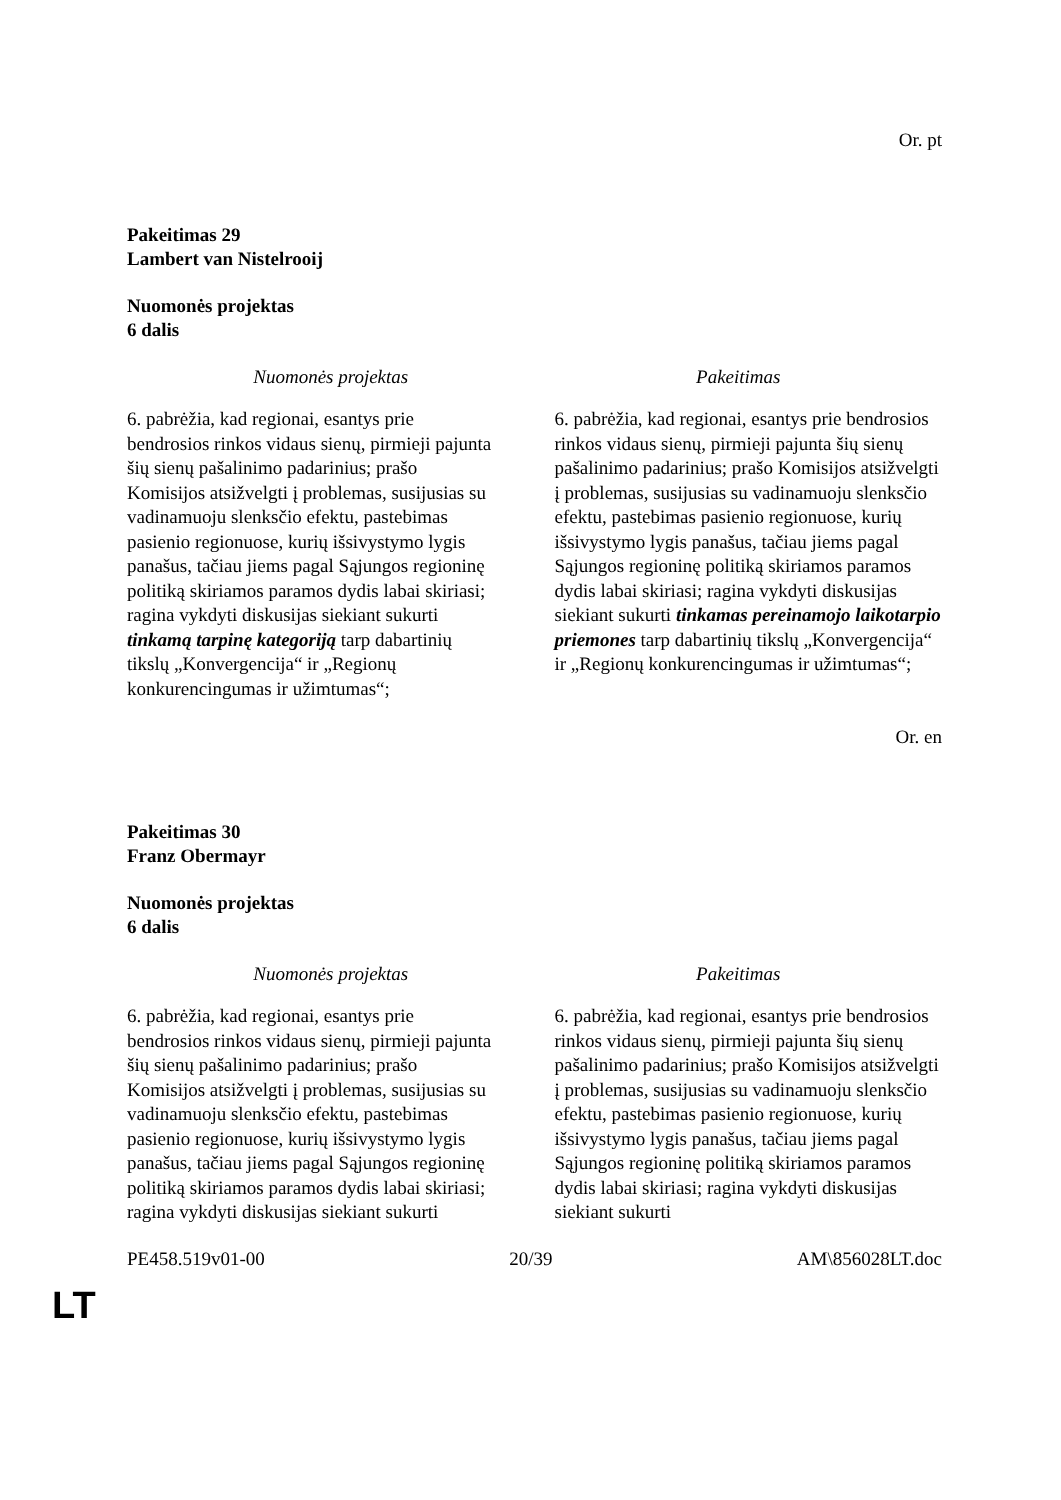Or. pt
Pakeitimas 29
Lambert van Nistelrooij
Nuomonės projektas
6 dalis
| Nuomonės projektas | Pakeitimas |
| --- | --- |
| 6. pabrėžia, kad regionai, esantys prie bendrosios rinkos vidaus sienų, pirmieji pajunta šių sienų pašalinimo padarinius; prašo Komisijos atsižvelgti į problemas, susijusias su vadinamuoju slenksčio efektu, pastebimas pasienio regionuose, kurių išsivystymo lygis panašus, tačiau jiems pagal Sąjungos regioninę politiką skiriamos paramos dydis labai skiriasi; ragina vykdyti diskusijas siekiant sukurti tinkamą tarpinę kategoriją tarp dabartinių tikslų „Konvergencija“ ir „Regionų konkurencingumas ir užimtumas“; | 6. pabrėžia, kad regionai, esantys prie bendrosios rinkos vidaus sienų, pirmieji pajunta šių sienų pašalinimo padarinius; prašo Komisijos atsižvelgti į problemas, susijusias su vadinamuoju slenksčio efektu, pastebimas pasienio regionuose, kurių išsivystymo lygis panašus, tačiau jiems pagal Sąjungos regioninę politiką skiriamos paramos dydis labai skiriasi; ragina vykdyti diskusijas siekiant sukurti tinkamas pereinamojo laikotarpio priemones tarp dabartinių tikslų „Konvergencija“ ir „Regionų konkurencingumas ir užimtumas“; |
Or. en
Pakeitimas 30
Franz Obermayr
Nuomonės projektas
6 dalis
| Nuomonės projektas | Pakeitimas |
| --- | --- |
| 6. pabrėžia, kad regionai, esantys prie bendrosios rinkos vidaus sienų, pirmieji pajunta šių sienų pašalinimo padarinius; prašo Komisijos atsižvelgti į problemas, susijusias su vadinamuoju slenksčio efektu, pastebimas pasienio regionuose, kurių išsivystymo lygis panašus, tačiau jiems pagal Sąjungos regioninę politiką skiriamos paramos dydis labai skiriasi; ragina vykdyti diskusijas siekiant sukurti | 6. pabrėžia, kad regionai, esantys prie bendrosios rinkos vidaus sienų, pirmieji pajunta šių sienų pašalinimo padarinius; prašo Komisijos atsižvelgti į problemas, susijusias su vadinamuoju slenksčio efektu, pastebimas pasienio regionuose, kurių išsivystymo lygis panašus, tačiau jiems pagal Sąjungos regioninę politiką skiriamos paramos dydis labai skiriasi; ragina vykdyti diskusijas siekiant sukurti |
PE458.519v01-00 20/39 AM\856028LT.doc
LT